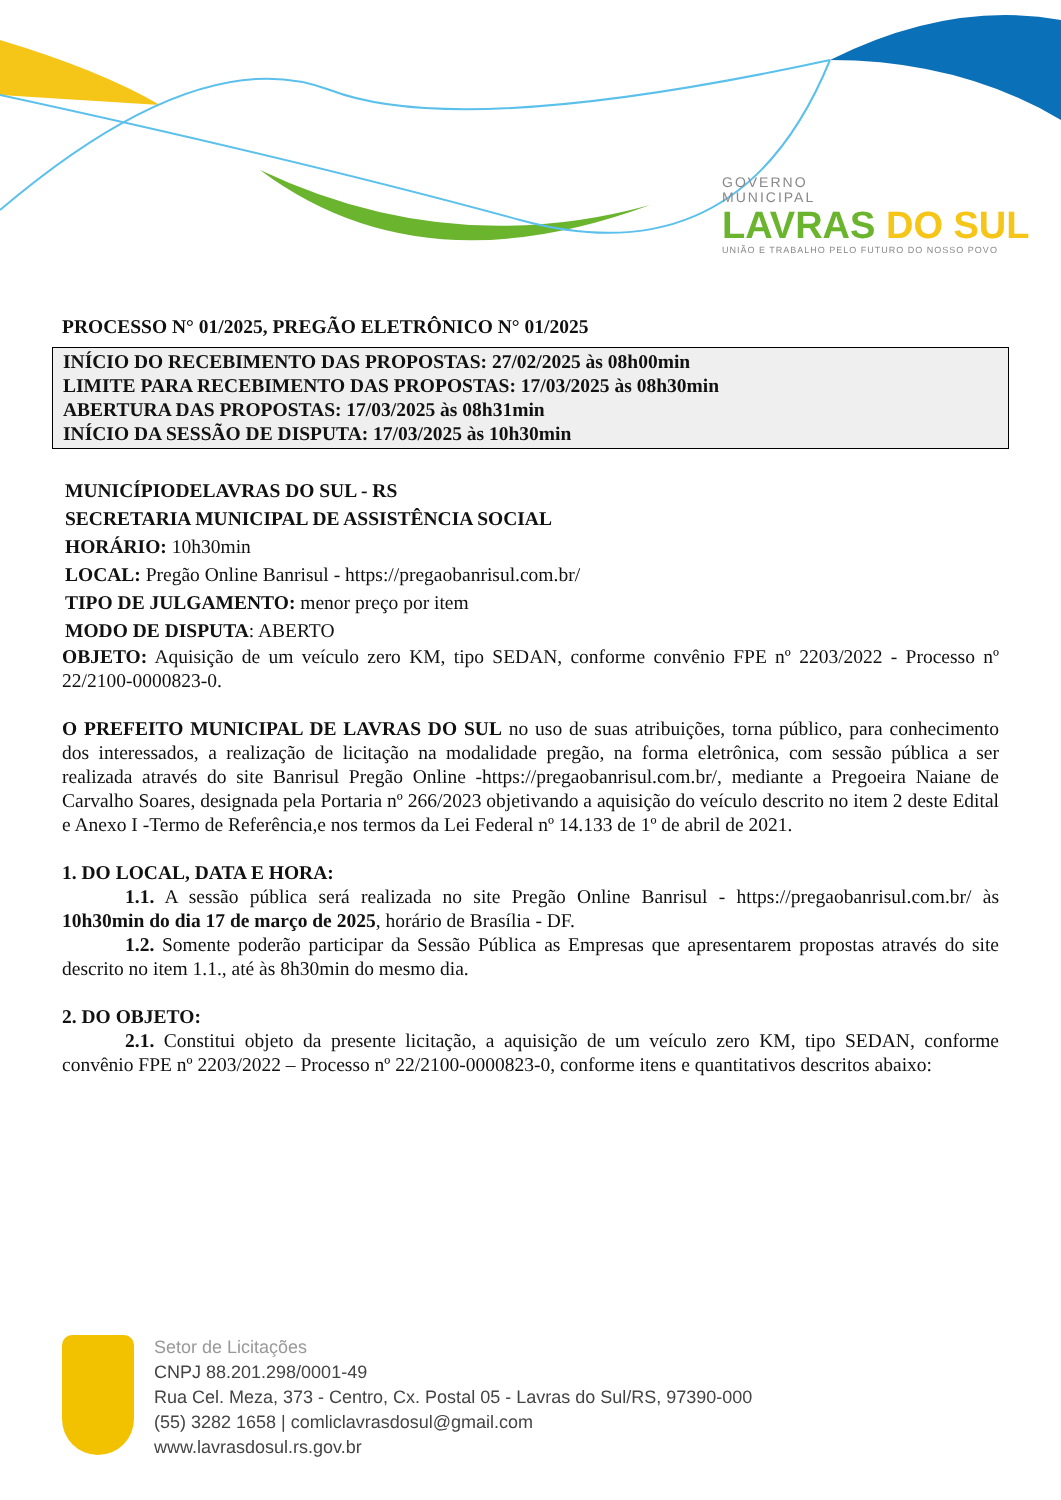GOVERNO
MUNICIPAL
LAVRAS DO SUL
UNIÃO E TRABALHO PELO FUTURO DO NOSSO POVO
PROCESSO N° 01/2025, PREGÃO ELETRÔNICO N° 01/2025
INÍCIO DO RECEBIMENTO DAS PROPOSTAS: 27/02/2025 às 08h00min
LIMITE PARA RECEBIMENTO DAS PROPOSTAS: 17/03/2025 às 08h30min
ABERTURA DAS PROPOSTAS: 17/03/2025 às 08h31min
INÍCIO DA SESSÃO DE DISPUTA: 17/03/2025 às 10h30min
MUNICÍPIODELAVRAS DO SUL - RS
SECRETARIA MUNICIPAL DE ASSISTÊNCIA SOCIAL
HORÁRIO: 10h30min
LOCAL: Pregão Online Banrisul - https://pregaobanrisul.com.br/
TIPO DE JULGAMENTO: menor preço por item
MODO DE DISPUTA: ABERTO
OBJETO: Aquisição de um veículo zero KM, tipo SEDAN, conforme convênio FPE nº 2203/2022 - Processo nº 22/2100-0000823-0.
O PREFEITO MUNICIPAL DE LAVRAS DO SUL no uso de suas atribuições, torna público, para conhecimento dos interessados, a realização de licitação na modalidade pregão, na forma eletrônica, com sessão pública a ser realizada através do site Banrisul Pregão Online -https://pregaobanrisul.com.br/, mediante a Pregoeira Naiane de Carvalho Soares, designada pela Portaria nº 266/2023 objetivando a aquisição do veículo descrito no item 2 deste Edital e Anexo I -Termo de Referência,e nos termos da Lei Federal nº 14.133 de 1º de abril de 2021.
1. DO LOCAL, DATA E HORA:
1.1. A sessão pública será realizada no site Pregão Online Banrisul - https://pregaobanrisul.com.br/ às 10h30min do dia 17 de março de 2025, horário de Brasília - DF.
1.2. Somente poderão participar da Sessão Pública as Empresas que apresentarem propostas através do site descrito no item 1.1., até às 8h30min do mesmo dia.
2. DO OBJETO:
2.1. Constitui objeto da presente licitação, a aquisição de um veículo zero KM, tipo SEDAN, conforme convênio FPE nº 2203/2022 – Processo nº 22/2100-0000823-0, conforme itens e quantitativos descritos abaixo:
Setor de Licitações
CNPJ 88.201.298/0001-49
Rua Cel. Meza, 373 - Centro, Cx. Postal 05 - Lavras do Sul/RS, 97390-000
(55) 3282 1658 | comliclavrasdosul@gmail.com
www.lavrasdosul.rs.gov.br